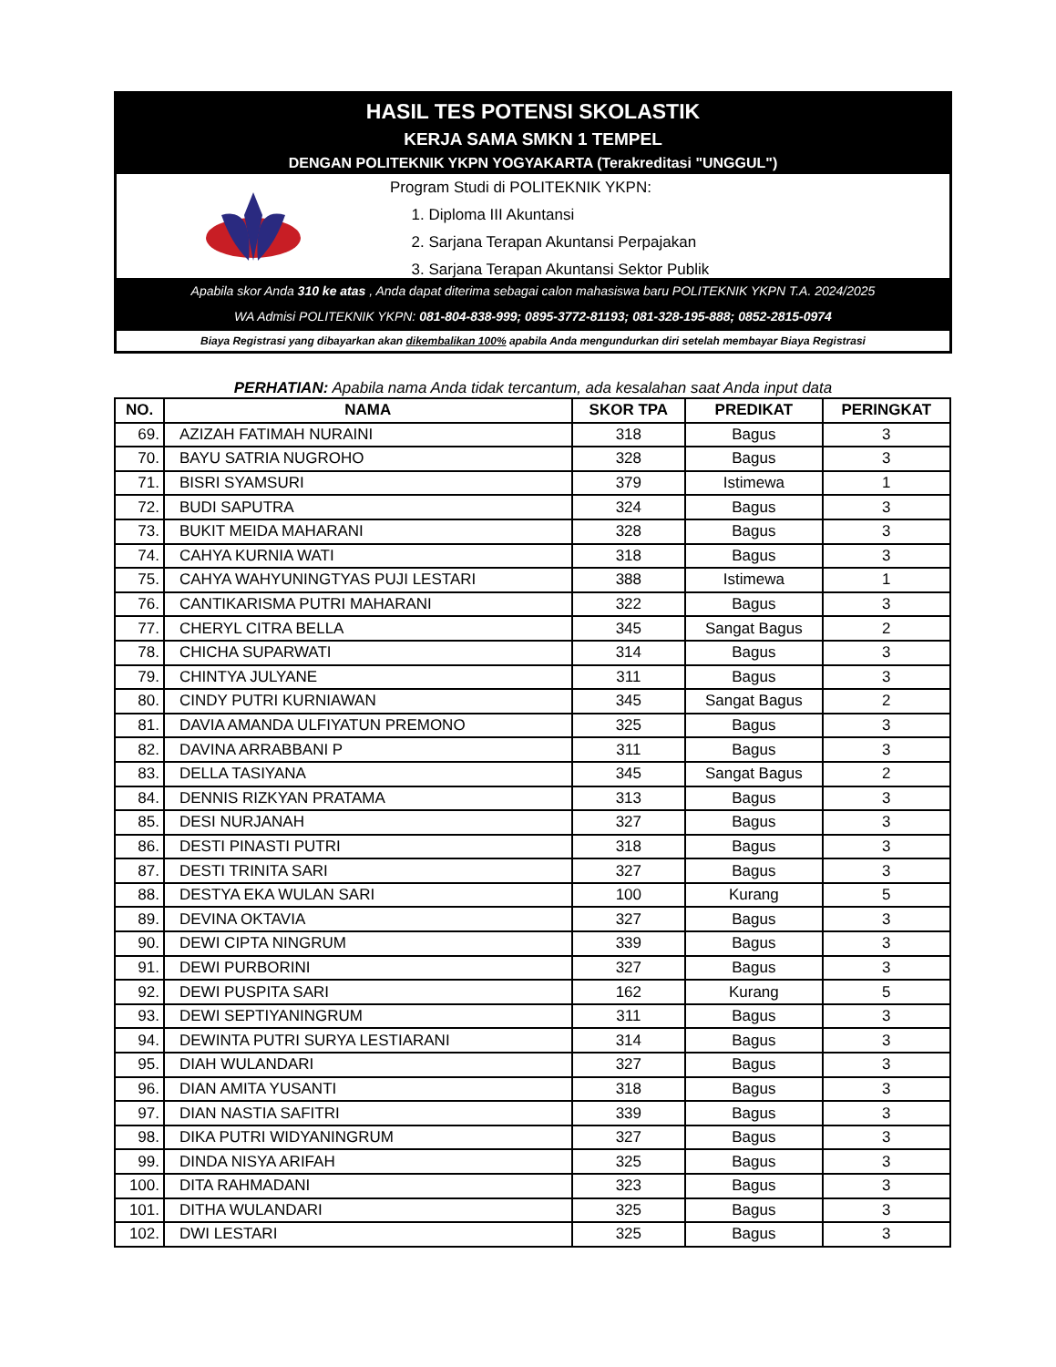HASIL TES POTENSI SKOLASTIK
KERJA SAMA SMKN 1 TEMPEL
DENGAN POLITEKNIK YKPN YOGYAKARTA (Terakreditasi "UNGGUL")
Program Studi di POLITEKNIK YKPN:
1. Diploma III Akuntansi
2. Sarjana Terapan Akuntansi Perpajakan
3. Sarjana Terapan Akuntansi Sektor Publik
Apabila skor Anda 310 ke atas , Anda dapat diterima sebagai calon mahasiswa baru POLITEKNIK YKPN T.A. 2024/2025
WA Admisi POLITEKNIK YKPN: 081-804-838-999; 0895-3772-81193; 081-328-195-888; 0852-2815-0974
Biaya Registrasi yang dibayarkan akan dikembalikan 100% apabila Anda mengundurkan diri setelah membayar Biaya Registrasi
PERHATIAN: Apabila nama Anda tidak tercantum, ada kesalahan saat Anda input data
| NO. | NAMA | SKOR TPA | PREDIKAT | PERINGKAT |
| --- | --- | --- | --- | --- |
| 69. | AZIZAH FATIMAH NURAINI | 318 | Bagus | 3 |
| 70. | BAYU SATRIA NUGROHO | 328 | Bagus | 3 |
| 71. | BISRI SYAMSURI | 379 | Istimewa | 1 |
| 72. | BUDI SAPUTRA | 324 | Bagus | 3 |
| 73. | BUKIT MEIDA MAHARANI | 328 | Bagus | 3 |
| 74. | CAHYA KURNIA WATI | 318 | Bagus | 3 |
| 75. | CAHYA WAHYUNINGTYAS PUJI LESTARI | 388 | Istimewa | 1 |
| 76. | CANTIKARISMA PUTRI MAHARANI | 322 | Bagus | 3 |
| 77. | CHERYL CITRA BELLA | 345 | Sangat Bagus | 2 |
| 78. | CHICHA SUPARWATI | 314 | Bagus | 3 |
| 79. | CHINTYA JULYANE | 311 | Bagus | 3 |
| 80. | CINDY PUTRI KURNIAWAN | 345 | Sangat Bagus | 2 |
| 81. | DAVIA AMANDA ULFIYATUN PREMONO | 325 | Bagus | 3 |
| 82. | DAVINA ARRABBANI P | 311 | Bagus | 3 |
| 83. | DELLA TASIYANA | 345 | Sangat Bagus | 2 |
| 84. | DENNIS RIZKYAN PRATAMA | 313 | Bagus | 3 |
| 85. | DESI NURJANAH | 327 | Bagus | 3 |
| 86. | DESTI PINASTI PUTRI | 318 | Bagus | 3 |
| 87. | DESTI TRINITA SARI | 327 | Bagus | 3 |
| 88. | DESTYA EKA WULAN SARI | 100 | Kurang | 5 |
| 89. | DEVINA OKTAVIA | 327 | Bagus | 3 |
| 90. | DEWI CIPTA NINGRUM | 339 | Bagus | 3 |
| 91. | DEWI PURBORINI | 327 | Bagus | 3 |
| 92. | DEWI PUSPITA SARI | 162 | Kurang | 5 |
| 93. | DEWI SEPTIYANINGRUM | 311 | Bagus | 3 |
| 94. | DEWINTA PUTRI SURYA LESTIARANI | 314 | Bagus | 3 |
| 95. | DIAH WULANDARI | 327 | Bagus | 3 |
| 96. | DIAN AMITA YUSANTI | 318 | Bagus | 3 |
| 97. | DIAN NASTIA SAFITRI | 339 | Bagus | 3 |
| 98. | DIKA PUTRI WIDYANINGRUM | 327 | Bagus | 3 |
| 99. | DINDA NISYA ARIFAH | 325 | Bagus | 3 |
| 100. | DITA RAHMADANI | 323 | Bagus | 3 |
| 101. | DITHA WULANDARI | 325 | Bagus | 3 |
| 102. | DWI LESTARI | 325 | Bagus | 3 |